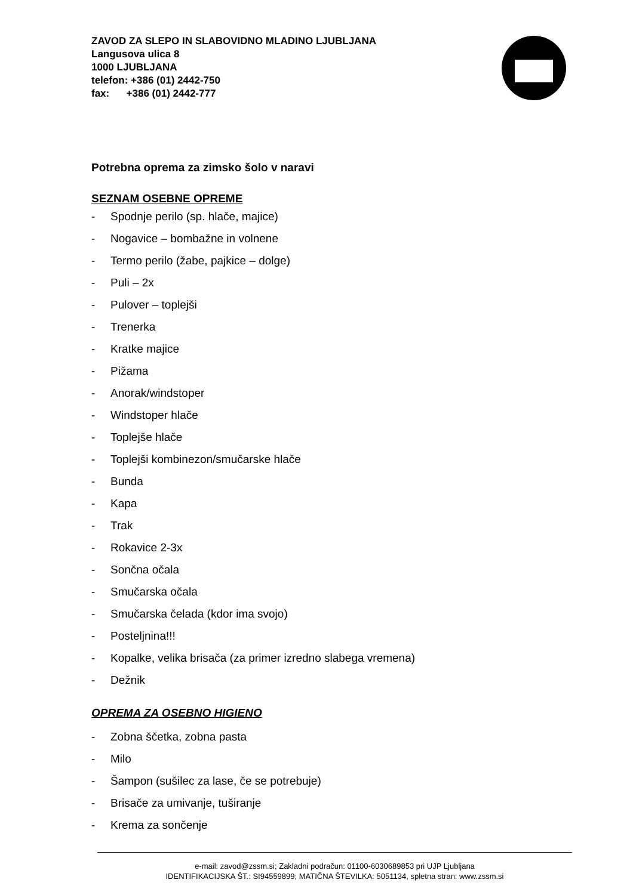ZAVOD ZA SLEPO IN SLABOVIDNO MLADINO LJUBLJANA
Langusova ulica 8
1000 LJUBLJANA
telefon: +386 (01) 2442-750
fax: +386 (01) 2442-777
Potrebna oprema za zimsko šolo v naravi
SEZNAM OSEBNE OPREME
- Spodnje perilo (sp. hlače, majice)
- Nogavice – bombažne in volnene
- Termo perilo (žabe, pajkice – dolge)
- Puli – 2x
- Pulover – toplejši
- Trenerka
- Kratke majice
- Pižama
- Anorak/windstoper
- Windstoper hlače
- Toplejše hlače
- Toplejši kombinezon/smučarske hlače
- Bunda
- Kapa
- Trak
- Rokavice 2-3x
- Sončna očala
- Smučarska očala
- Smučarska čelada (kdor ima svojo)
- Posteljnina!!!
- Kopalke, velika brisača (za primer izredno slabega vremena)
- Dežnik
OPREMA ZA OSEBNO HIGIENO
- Zobna ščetka, zobna pasta
- Milo
- Šampon (sušilec za lase, če se potrebuje)
- Brisače za umivanje, tuširanje
- Krema za sončenje
e-mail: zavod@zssm.si; Zakladni podračun: 01100-6030689853 pri UJP Ljubljana
IDENTIFIKACIJSKA ŠT.: SI94559899; MATIČNA ŠTEVILKA: 5051134, spletna stran: www.zssm.si